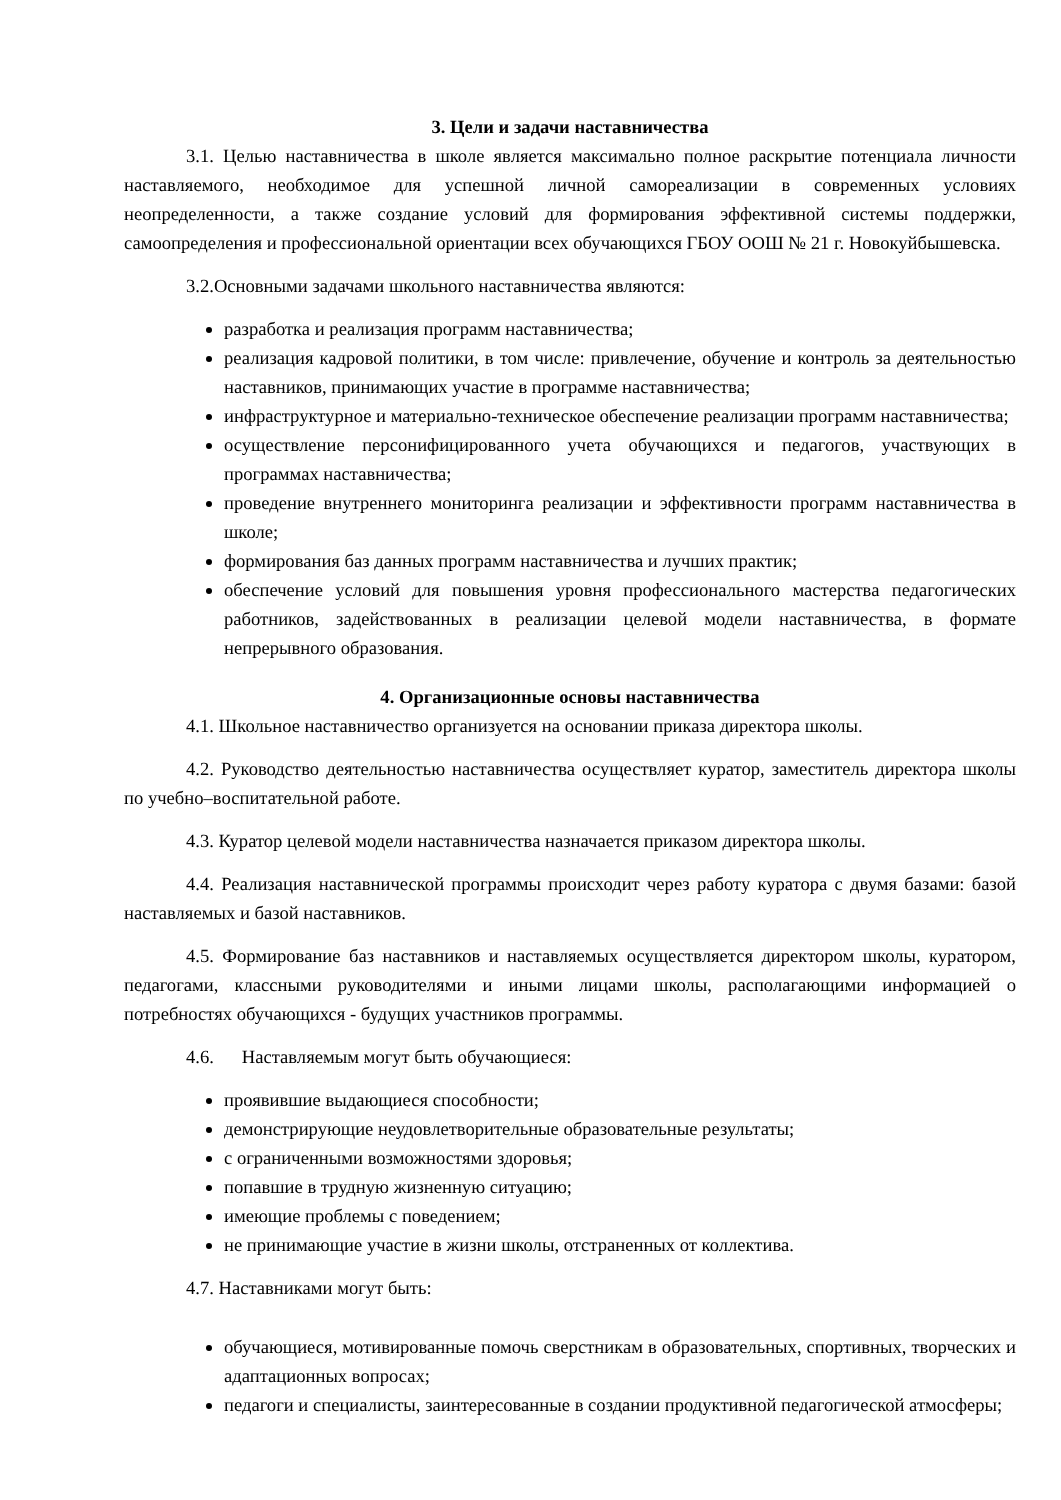3. Цели и задачи наставничества
3.1. Целью наставничества в школе является максимально полное раскрытие потенциала личности наставляемого, необходимое для успешной личной самореализации в современных условиях неопределенности, а также создание условий для формирования эффективной системы поддержки, самоопределения и профессиональной ориентации всех обучающихся ГБОУ ООШ № 21 г. Новокуйбышевска.
3.2.Основными задачами школьного наставничества являются:
разработка и реализация программ наставничества;
реализация кадровой политики, в том числе: привлечение, обучение и контроль за деятельностью наставников, принимающих участие в программе наставничества;
инфраструктурное и материально-техническое обеспечение реализации программ наставничества;
осуществление персонифицированного учета обучающихся и педагогов, участвующих в программах наставничества;
проведение внутреннего мониторинга реализации и эффективности программ наставничества в школе;
формирования баз данных программ наставничества и лучших практик;
обеспечение условий для повышения уровня профессионального мастерства педагогических работников, задействованных в реализации целевой модели наставничества, в формате непрерывного образования.
4. Организационные основы наставничества
4.1. Школьное наставничество организуется на основании приказа директора школы.
4.2. Руководство деятельностью наставничества осуществляет куратор, заместитель директора школы по учебно–воспитательной работе.
4.3. Куратор целевой модели наставничества назначается приказом директора школы.
4.4. Реализация наставнической программы происходит через работу куратора с двумя базами: базой наставляемых и базой наставников.
4.5. Формирование баз наставников и наставляемых осуществляется директором школы, куратором, педагогами, классными руководителями и иными лицами школы, располагающими информацией о потребностях обучающихся - будущих участников программы.
4.6. Наставляемым могут быть обучающиеся:
проявившие выдающиеся способности;
демонстрирующие неудовлетворительные образовательные результаты;
с ограниченными возможностями здоровья;
попавшие в трудную жизненную ситуацию;
имеющие проблемы с поведением;
не принимающие участие в жизни школы, отстраненных от коллектива.
4.7. Наставниками могут быть:
обучающиеся, мотивированные помочь сверстникам в образовательных, спортивных, творческих и адаптационных вопросах;
педагоги и специалисты, заинтересованные в создании продуктивной педагогической атмосферы;